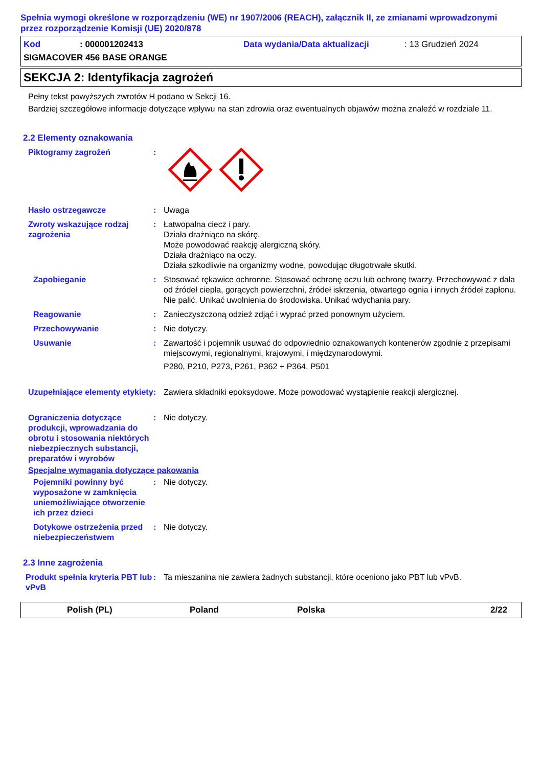Spełnia wymogi określone w rozporządzeniu (WE) nr 1907/2006 (REACH), załącznik II, ze zmianami wprowadzonymi przez rozporządzenie Komisji (UE) 2020/878
Kod: 000001202413 Data wydania/Data aktualizacji: 13 Grudzień 2024
SIGMACOVER 456 BASE ORANGE
SEKCJA 2: Identyfikacja zagrożeń
Pełny tekst powyższych zwrotów H podano w Sekcji 16.
Bardziej szczegółowe informacje dotyczące wpływu na stan zdrowia oraz ewentualnych objawów można znaleźć w rozdziale 11.
2.2 Elementy oznakowania
Piktogramy zagrożeń :
Hasło ostrzegawcze : Uwaga
Zwroty wskazujące rodzaj zagrożenia
: Łatwopalna ciecz i pary.
Działa drażniąco na skórę.
Może powodować reakcję alergiczną skóry.
Działa drażniąco na oczy.
Działa szkodliwie na organizmy wodne, powodując długotrwałe skutki.
Zapobieganie : Stosować rękawice ochronne. Stosować ochronę oczu lub ochronę twarzy. Przechowywać z dala od źródeł ciepła, gorących powierzchni, źródeł iskrzenia, otwartego ognia i innych źródeł zapłonu. Nie palić. Unikać uwolnienia do środowiska. Unikać wdychania pary.
Reagowanie : Zanieczyszczoną odzież zdjąć i wyprać przed ponownym użyciem.
Przechowywanie : Nie dotyczy.
Usuwanie : Zawartość i pojemnik usuwać do odpowiednio oznakowanych kontenerów zgodnie z przepisami miejscowymi, regionalnymi, krajowymi, i międzynarodowymi.
P280, P210, P273, P261, P362 + P364, P501
Uzupełniające elementy etykiety
: Zawiera składniki epoksydowe. Może powodować wystąpienie reakcji alergicznej.
Ograniczenia dotyczące produkcji, wprowadzania do obrotu i stosowania niektórych niebezpiecznych substancji, preparatów i wyrobów
: Nie dotyczy.
Specjalne wymagania dotyczące pakowania
Pojemniki powinny być wyposażone w zamknięcia uniemożliwiające otworzenie ich przez dzieci
: Nie dotyczy.
Dotykowe ostrzeżenia przed niebezpieczeństwem
: Nie dotyczy.
2.3 Inne zagrożenia
Produkt spełnia kryteria PBT lub vPvB
: Ta mieszanina nie zawiera żadnych substancji, które oceniono jako PBT lub vPvB.
Polish (PL) Poland Polska 2/22